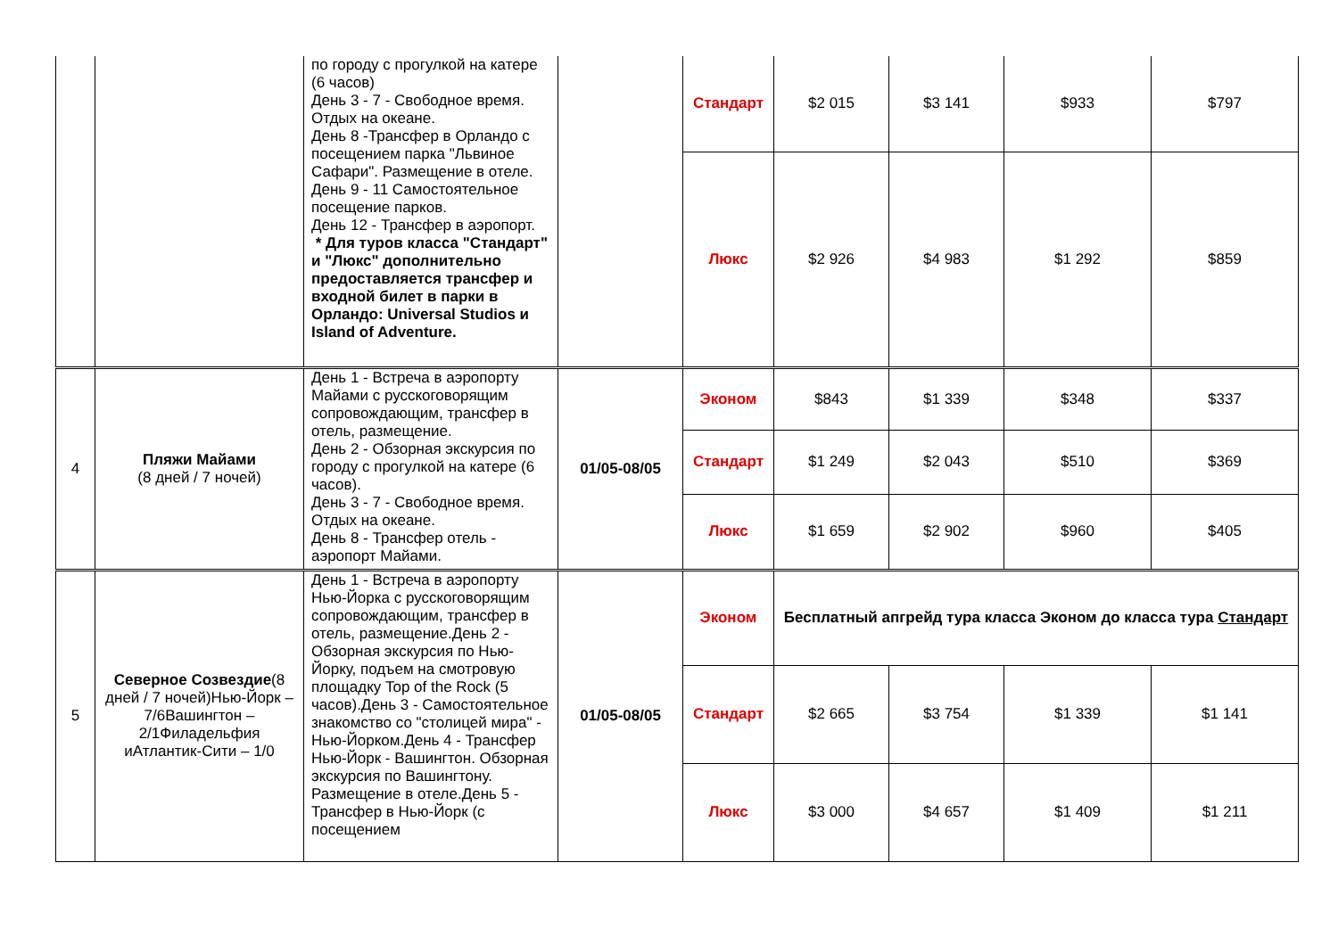| | | по городу с прогулкой на катере (6 часов) День 3 - 7 - Свободное время. Отдых на океане. День 8 -Трансфер в Орландо с посещением парка "Львиное Сафари". Размещение в отеле. День 9 - 11 Самостоятельное посещение парков. День 12 - Трансфер в аэропорт. * Для туров класса "Стандарт" и "Люкс" дополнительно предоставляется трансфер и входной билет в парки в Орландо: Universal Studios и Island of Adventure. | | Стандарт | $2 015 | $3 141 | $933 | $797 |
| | | | | Люкс | $2 926 | $4 983 | $1 292 | $859 |
| 4 | Пляжи Майами (8 дней / 7 ночей) | День 1 - Встреча в аэропорту Майами с русскоговорящим сопровождающим, трансфер в отель, размещение. День 2 - Обзорная экскурсия по городу с прогулкой на катере (6 часов). День 3 - 7 - Свободное время. Отдых на океане. День 8 - Трансфер отель - аэропорт Майами. | 01/05-08/05 | Эконом | $843 | $1 339 | $348 | $337 |
| | | | | Стандарт | $1 249 | $2 043 | $510 | $369 |
| | | | | Люкс | $1 659 | $2 902 | $960 | $405 |
| 5 | Северное Созвездие (8 дней / 7 ночей)Нью-Йорк – 7/6Вашингтон – 2/1Филадельфия иАтлантик-Сити – 1/0 | День 1 - Встреча в аэропорту Нью-Йорка с русскоговорящим сопровождающим, трансфер в отель, размещение.День 2 - Обзорная экскурсия по Нью-Йорку, подъем на смотровую площадку Top of the Rock (5 часов).День 3 - Самостоятельное знакомство со "столицей мира" - Нью-Йорком.День 4 - Трансфер Нью-Йорк - Вашингтон. Обзорная экскурсия по Вашингтону. Размещение в отеле.День 5 - Трансфер в Нью-Йорк (с посещением | 01/05-08/05 | Эконом | Бесплатный апгрейд тура класса Эконом до класса тура Стандарт | | | |
| | | | | Стандарт | $2 665 | $3 754 | $1 339 | $1 141 |
| | | | | Люкс | $3 000 | $4 657 | $1 409 | $1 211 |